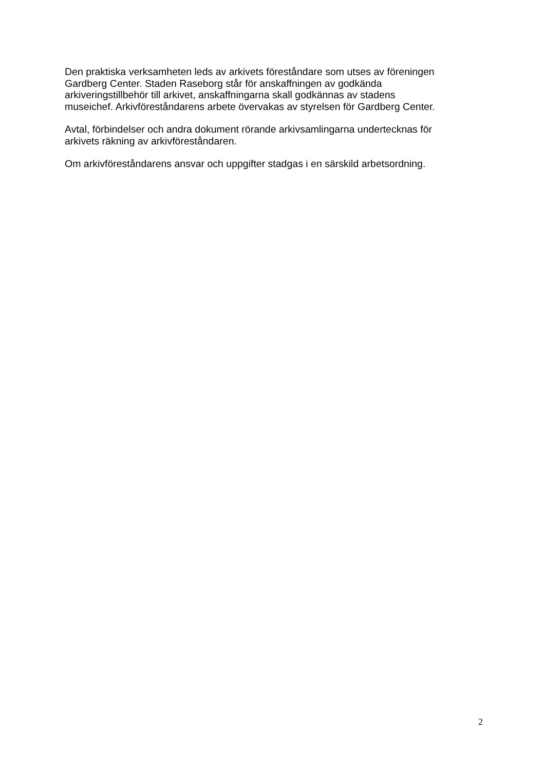Den praktiska verksamheten leds av arkivets föreståndare som utses av föreningen
Gardberg Center. Staden Raseborg står för anskaffningen av godkända
arkiveringstillbehör till arkivet, anskaffningarna skall godkännas av stadens
museichef. Arkivföreståndarens arbete övervakas av styrelsen för Gardberg Center.
Avtal, förbindelser och andra dokument rörande arkivsamlingarna undertecknas för
arkivets räkning av arkivföreståndaren.
Om arkivföreståndarens ansvar och uppgifter stadgas i en särskild arbetsordning.
2